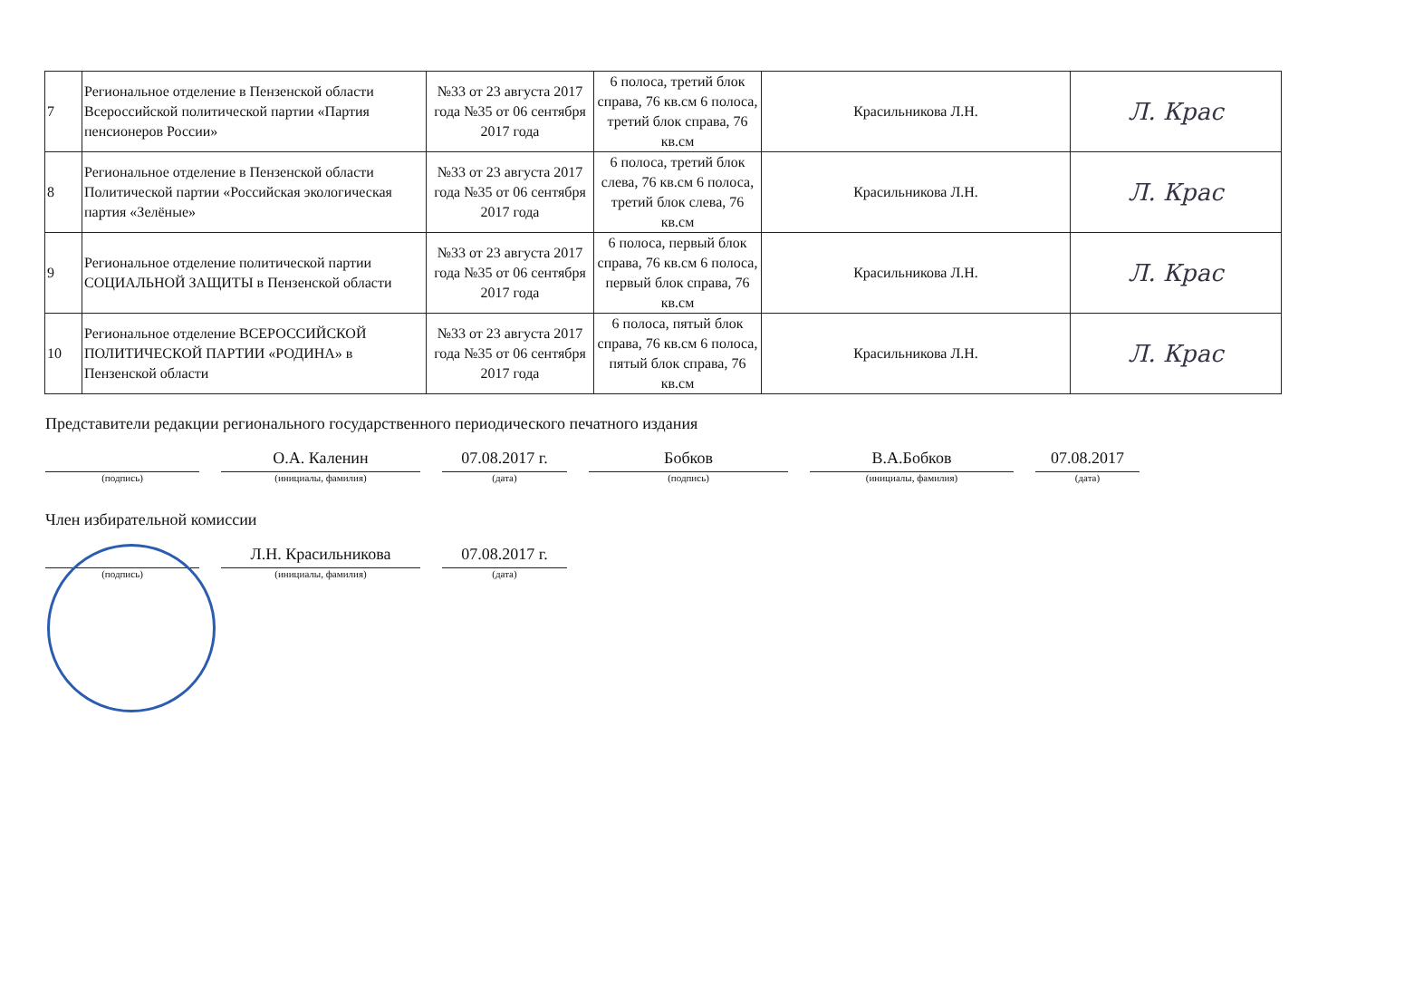| 7 | Региональное отделение в Пензенской области Всероссийской политической партии «Партия пенсионеров России» | №33 от 23 августа 2017 года №35 от 06 сентября 2017 года | 6 полоса, третий блок справа, 76 кв.см 6 полоса, третий блок справа, 76 кв.см | Красильникова Л.Н. | Л. Крас |
| 8 | Региональное отделение в Пензенской области Политической партии «Российская экологическая партия «Зелёные» | №33 от 23 августа 2017 года №35 от 06 сентября 2017 года | 6 полоса, третий блок слева, 76 кв.см 6 полоса, третий блок слева, 76 кв.см | Красильникова Л.Н. | Л. Крас |
| 9 | Региональное отделение политической партии СОЦИАЛЬНОЙ ЗАЩИТЫ в Пензенской области | №33 от 23 августа 2017 года №35 от 06 сентября 2017 года | 6 полоса, первый блок справа, 76 кв.см 6 полоса, первый блок справа, 76 кв.см | Красильникова Л.Н. | Л. Крас |
| 10 | Региональное отделение ВСЕРОССИЙСКОЙ ПОЛИТИЧЕСКОЙ ПАРТИИ «РОДИНА» в Пензенской области | №33 от 23 августа 2017 года №35 от 06 сентября 2017 года | 6 полоса, пятый блок справа, 76 кв.см 6 полоса, пятый блок справа, 76 кв.см | Красильникова Л.Н. | Л. Крас |
Представители редакции регионального государственного периодического печатного издания
О.А. Каленин
07.08.2017 г.
Бобков
В.А.Бобков
07.08.2017
(подпись) (инициалы, фамилия) (дата) (подпись) (инициалы, фамилия) (дата)
Член избирательной комиссии
Л.Н. Красильникова
07.08.2017 г.
(подпись) (инициалы, фамилия) (дата)